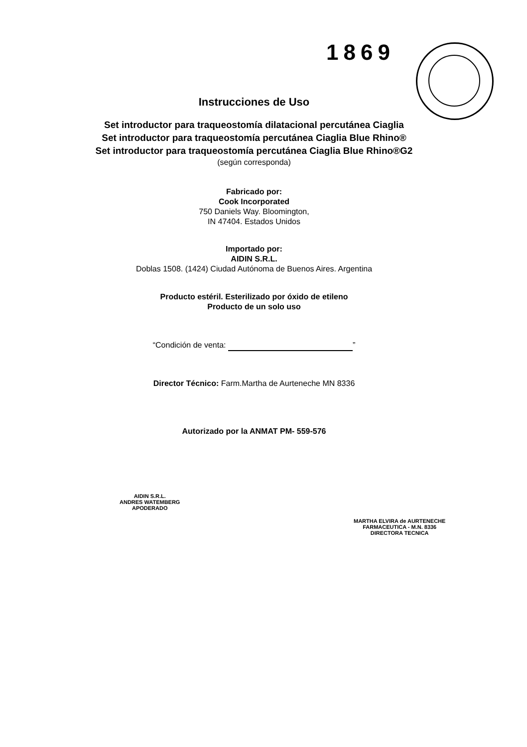1869
Instrucciones de Uso
Set introductor para traqueostomía dilatacional percutánea Ciaglia
Set introductor para traqueostomía percutánea Ciaglia Blue Rhino®
Set introductor para traqueostomía percutánea Ciaglia Blue Rhino®G2
(según corresponda)
Fabricado por:
Cook Incorporated
750 Daniels Way. Bloomington,
IN 47404. Estados Unidos
Importado por:
AIDIN S.R.L.
Doblas 1508. (1424) Ciudad Autónoma de Buenos Aires. Argentina
Producto estéril. Esterilizado por óxido de etileno
Producto de un solo uso
“Condición de venta: ”
Director Técnico: Farm.Martha de Aurteneche MN 8336
Autorizado por la ANMAT PM- 559-576
AIDIN S.R.L.
ANDRES WATEMBERG
APODERADO
MARTHA ELVIRA de AURTENECHE
FARMACEUTICA - M.N. 8336
DIRECTORA TECNICA